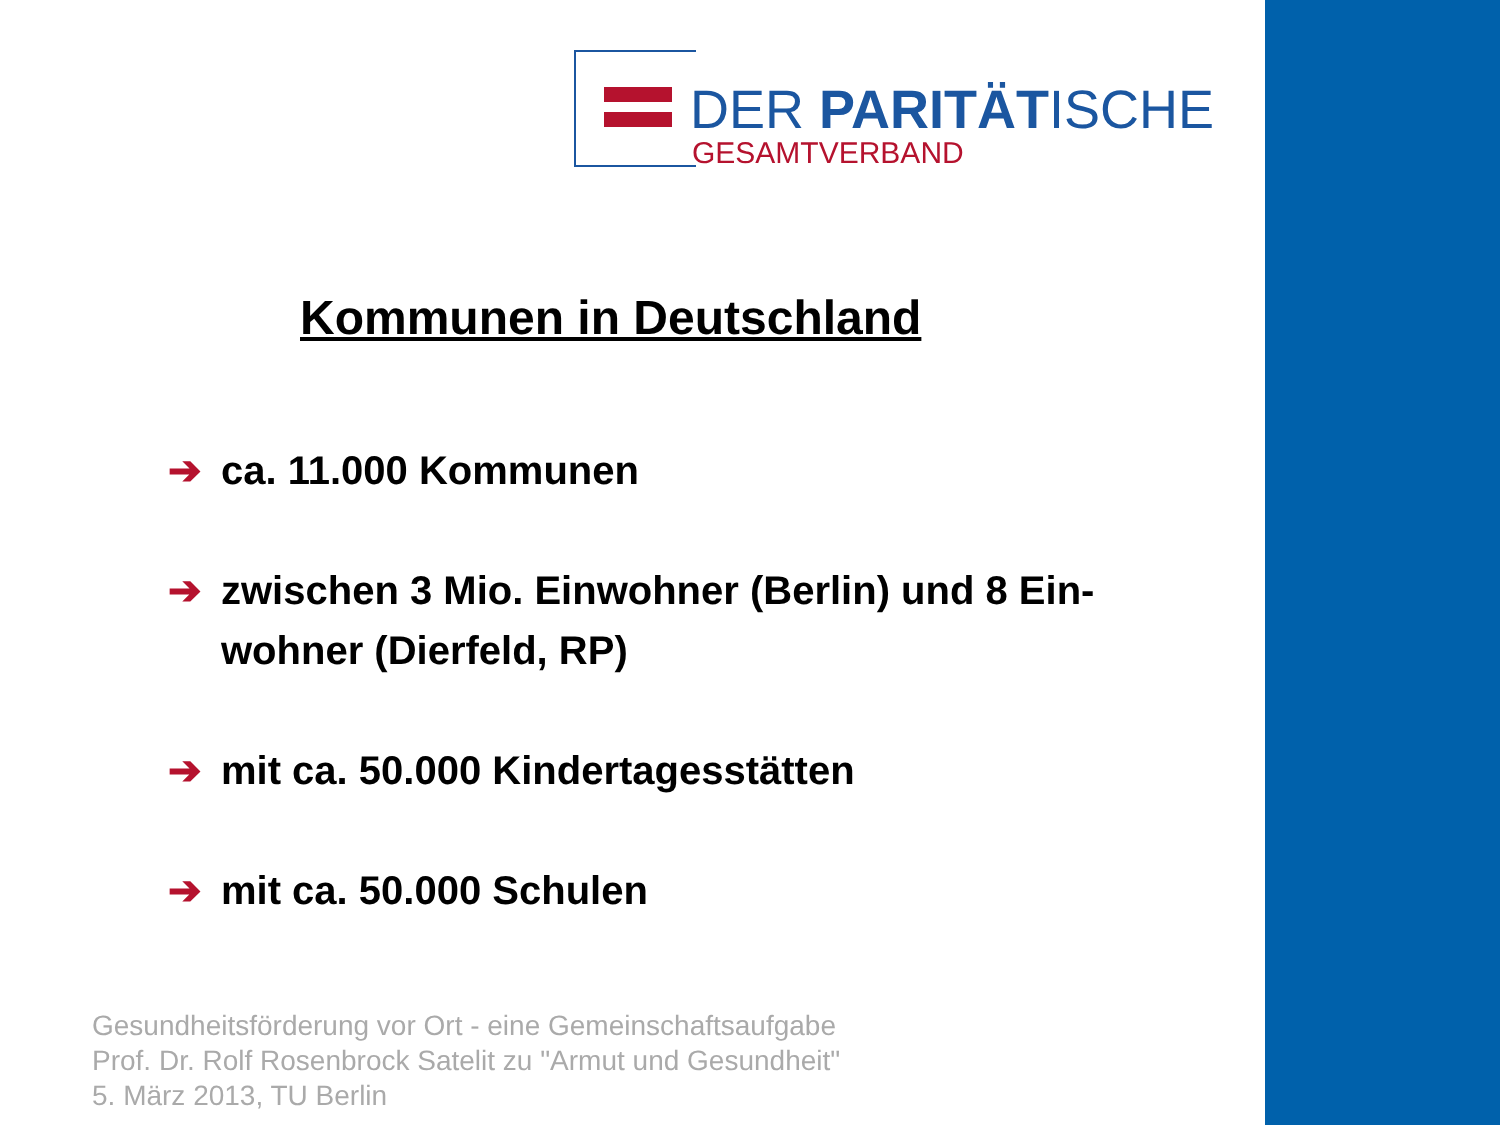DER PARITÄTISCHE
GESAMTVERBAND
Kommunen in Deutschland
➔ ca. 11.000 Kommunen
➔ zwischen 3 Mio. Einwohner (Berlin) und 8 Ein-wohner (Dierfeld, RP)
➔ mit ca. 50.000 Kindertagesstätten
➔ mit ca. 50.000 Schulen
Gesundheitsförderung vor Ort - eine Gemeinschaftsaufgabe
Prof. Dr. Rolf Rosenbrock Satelit zu "Armut und Gesundheit"
5. März 2013, TU Berlin